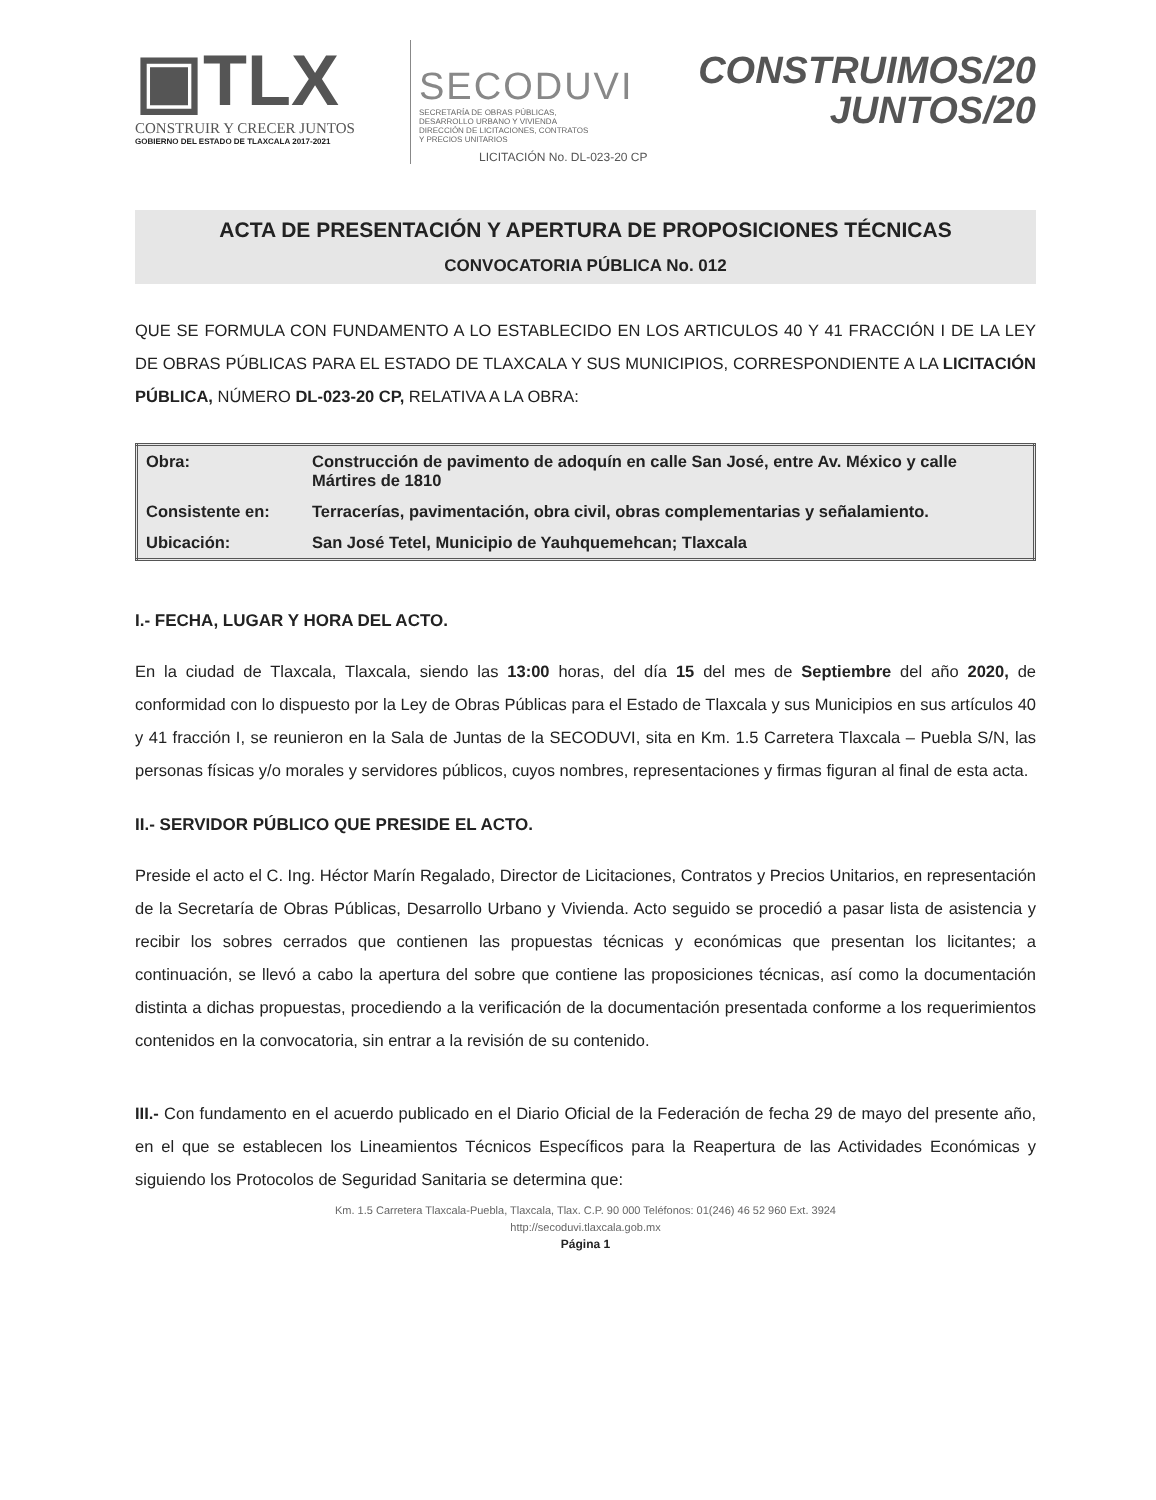▣TLX
CONSTRUIR Y CRECER JUNTOS
GOBIERNO DEL ESTADO DE TLAXCALA 2017-2021
SECODUVI
SECRETARÍA DE OBRAS PÚBLICAS,
DESARROLLO URBANO Y VIVIENDA
DIRECCIÓN DE LICITACIONES, CONTRATOS
Y PRECIOS UNITARIOS
LICITACIÓN No. DL-023-20 CP
CONSTRUIMOS/20
JUNTOS/20
ACTA DE PRESENTACIÓN Y APERTURA DE PROPOSICIONES TÉCNICAS
CONVOCATORIA PÚBLICA No. 012
QUE SE FORMULA CON FUNDAMENTO A LO ESTABLECIDO EN LOS ARTICULOS 40 Y 41 FRACCIÓN I DE LA LEY DE OBRAS PÚBLICAS PARA EL ESTADO DE TLAXCALA Y SUS MUNICIPIOS, CORRESPONDIENTE A LA LICITACIÓN PÚBLICA, NÚMERO DL-023-20 CP, RELATIVA A LA OBRA:
| Obra: | Construcción de pavimento de adoquín en calle San José, entre Av. México y calle Mártires de 1810 |
| Consistente en: | Terracerías, pavimentación, obra civil, obras complementarias y señalamiento. |
| Ubicación: | San José Tetel, Municipio de Yauhquemehcan; Tlaxcala |
I.- FECHA, LUGAR Y HORA DEL ACTO.
En la ciudad de Tlaxcala, Tlaxcala, siendo las 13:00 horas, del día 15 del mes de Septiembre del año 2020, de conformidad con lo dispuesto por la Ley de Obras Públicas para el Estado de Tlaxcala y sus Municipios en sus artículos 40 y 41 fracción I, se reunieron en la Sala de Juntas de la SECODUVI, sita en Km. 1.5 Carretera Tlaxcala – Puebla S/N, las personas físicas y/o morales y servidores públicos, cuyos nombres, representaciones y firmas figuran al final de esta acta.
II.- SERVIDOR PÚBLICO QUE PRESIDE EL ACTO.
Preside el acto el C. Ing. Héctor Marín Regalado, Director de Licitaciones, Contratos y Precios Unitarios, en representación de la Secretaría de Obras Públicas, Desarrollo Urbano y Vivienda. Acto seguido se procedió a pasar lista de asistencia y recibir los sobres cerrados que contienen las propuestas técnicas y económicas que presentan los licitantes; a continuación, se llevó a cabo la apertura del sobre que contiene las proposiciones técnicas, así como la documentación distinta a dichas propuestas, procediendo a la verificación de la documentación presentada conforme a los requerimientos contenidos en la convocatoria, sin entrar a la revisión de su contenido.
III.- Con fundamento en el acuerdo publicado en el Diario Oficial de la Federación de fecha 29 de mayo del presente año, en el que se establecen los Lineamientos Técnicos Específicos para la Reapertura de las Actividades Económicas y siguiendo los Protocolos de Seguridad Sanitaria se determina que:
Km. 1.5 Carretera Tlaxcala-Puebla, Tlaxcala, Tlax. C.P. 90 000 Teléfonos: 01(246) 46 52 960 Ext. 3924
http://secoduvi.tlaxcala.gob.mx
Página 1